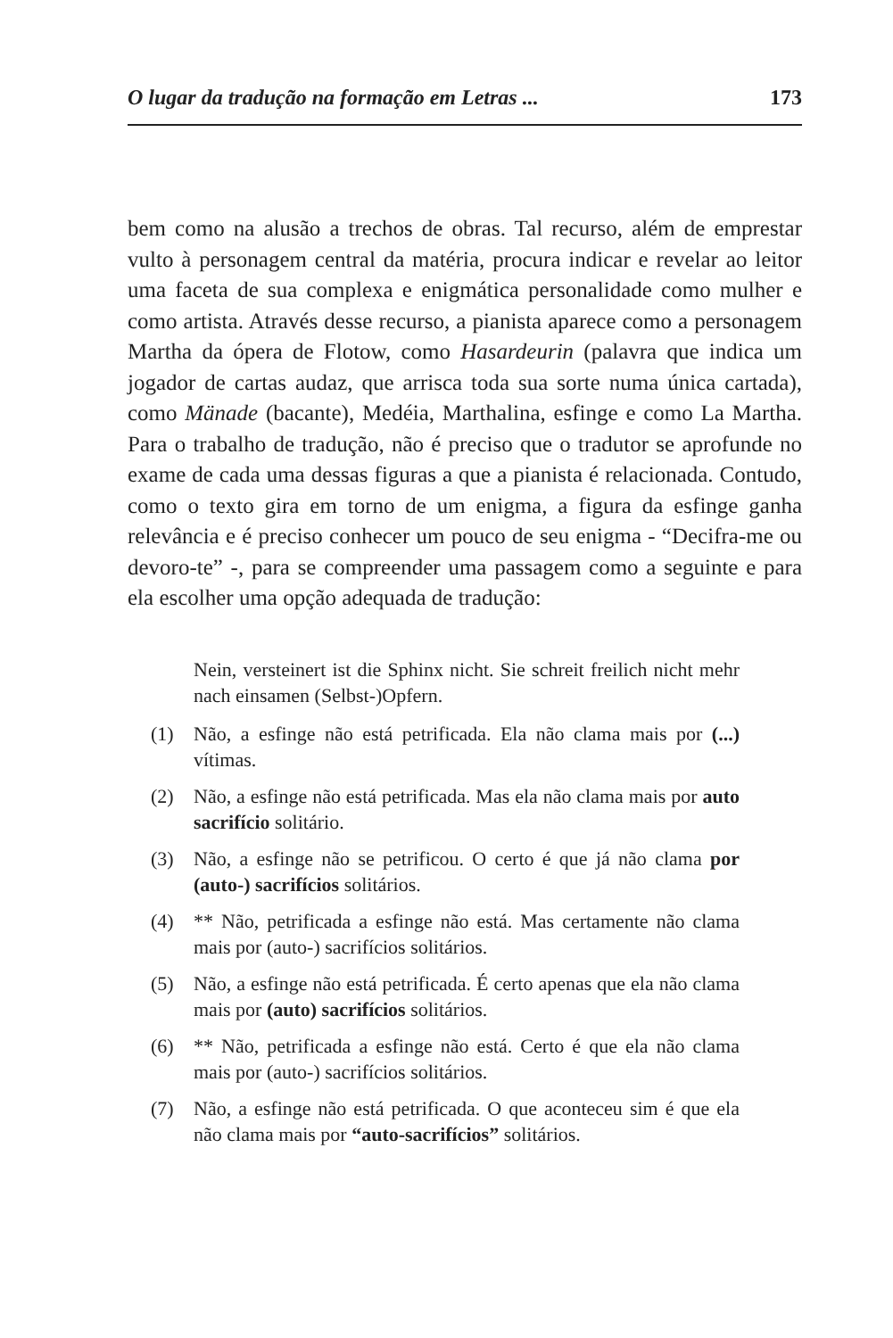O lugar da tradução na formação em Letras ... 173
bem como na alusão a trechos de obras. Tal recurso, além de emprestar vulto à personagem central da matéria, procura indicar e revelar ao leitor uma faceta de sua complexa e enigmática personalidade como mulher e como artista. Através desse recurso, a pianista aparece como a personagem Martha da ópera de Flotow, como Hasardeurin (palavra que indica um jogador de cartas audaz, que arrisca toda sua sorte numa única cartada), como Mänade (bacante), Medéia, Marthalina, esfinge e como La Martha. Para o trabalho de tradução, não é preciso que o tradutor se aprofunde no exame de cada uma dessas figuras a que a pianista é relacionada. Contudo, como o texto gira em torno de um enigma, a figura da esfinge ganha relevância e é preciso conhecer um pouco de seu enigma - “Decifra-me ou devoro-te” -, para se compreender uma passagem como a seguinte e para ela escolher uma opção adequada de tradução:
Nein, versteinert ist die Sphinx nicht. Sie schreit freilich nicht mehr nach einsamen (Selbst-)Opfern.
(1) Não, a esfinge não está petrificada. Ela não clama mais por (...) vítimas.
(2) Não, a esfinge não está petrificada. Mas ela não clama mais por auto sacrifício solitário.
(3) Não, a esfinge não se petrificou. O certo é que já não clama por (auto-) sacrifícios solitários.
(4) ** Não, petrificada a esfinge não está. Mas certamente não clama mais por (auto-) sacrifícios solitários.
(5) Não, a esfinge não está petrificada. É certo apenas que ela não clama mais por (auto) sacrifícios solitários.
(6) ** Não, petrificada a esfinge não está. Certo é que ela não clama mais por (auto-) sacrifícios solitários.
(7) Não, a esfinge não está petrificada. O que aconteceu sim é que ela não clama mais por “auto-sacrifícios” solitários.